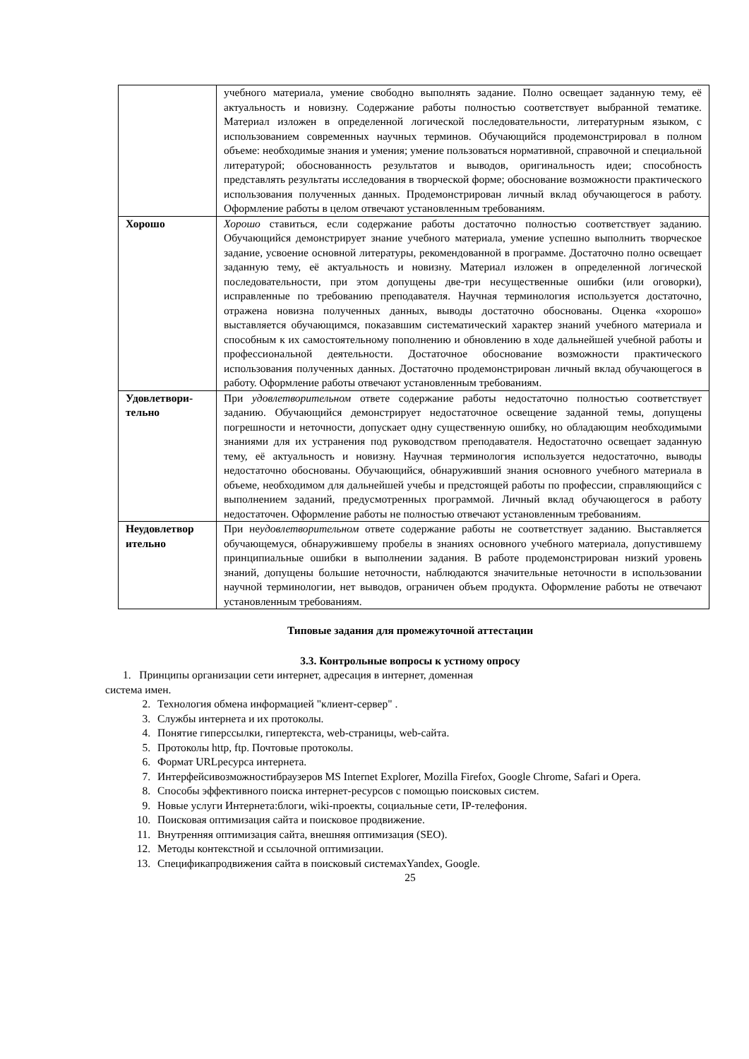| | учебного материала, умение свободно выполнять задание. Полно освещает заданную тему, её актуальность и новизну. Содержание работы полностью соответствует выбранной тематике. Материал изложен в определенной логической последовательности, литературным языком, с использованием современных научных терминов. Обучающийся продемонстрировал в полном объеме: необходимые знания и умения; умение пользоваться нормативной, справочной и специальной литературой; обоснованность результатов и выводов, оригинальность идеи; способность представлять результаты исследования в творческой форме; обоснование возможности практического использования полученных данных. Продемонстрирован личный вклад обучающегося в работу. Оформление работы в целом отвечают установленным требованиям. |
| Хорошо | Хорошо ставиться, если содержание работы достаточно полностью соответствует заданию. Обучающийся демонстрирует знание учебного материала, умение успешно выполнить творческое задание, усвоение основной литературы, рекомендованной в программе. Достаточно полно освещает заданную тему, её актуальность и новизну. Материал изложен в определенной логической последовательности, при этом допущены две-три несущественные ошибки (или оговорки), исправленные по требованию преподавателя. Научная терминология используется достаточно, отражена новизна полученных данных, выводы достаточно обоснованы. Оценка «хорошо» выставляется обучающимся, показавшим систематический характер знаний учебного материала и способным к их самостоятельному пополнению и обновлению в ходе дальнейшей учебной работы и профессиональной деятельности. Достаточное обоснование возможности практического использования полученных данных. Достаточно продемонстрирован личный вклад обучающегося в работу. Оформление работы отвечают установленным требованиям. |
| Удовлетвори- тельно | При удовлетворительном ответе содержание работы недостаточно полностью соответствует заданию. Обучающийся демонстрирует недостаточное освещение заданной темы, допущены погрешности и неточности, допускает одну существенную ошибку, но обладающим необходимыми знаниями для их устранения под руководством преподавателя. Недостаточно освещает заданную тему, её актуальность и новизну. Научная терминология используется недостаточно, выводы недостаточно обоснованы. Обучающийся, обнаруживший знания основного учебного материала в объеме, необходимом для дальнейшей учебы и предстоящей работы по профессии, справляющийся с выполнением заданий, предусмотренных программой. Личный вклад обучающегося в работу недостаточен. Оформление работы не полностью отвечают установленным требованиям. |
| Неудовлетвор ительно | При не удовлетворительном ответе содержание работы не соответствует заданию. Выставляется обучающемуся, обнаружившему пробелы в знаниях основного учебного материала, допустившему принципиальные ошибки в выполнении задания. В работе продемонстрирован низкий уровень знаний, допущены большие неточности, наблюдаются значительные неточности в использовании научной терминологии, нет выводов, ограничен объем продукта. Оформление работы не отвечают установленным требованиям. |
Типовые задания для промежуточной аттестации
3.3. Контрольные вопросы к устному опросу
1. Принципы организации сети интернет, адресация в интернет, доменная
система имен.
2. Технология обмена информацией "клиент-сервер" .
3. Службы интернета и их протоколы.
4. Понятие гиперссылки, гипертекста, web-страницы, web-сайта.
5. Протоколы http, ftp. Почтовые протоколы.
6. Формат URLресурса интернета.
7. Интерфейсивозможностибраузеров MS Internet Explorer, Mozilla Firefox, Google Chrome, Safari и Opera.
8. Способы эффективного поиска интернет-ресурсов с помощью поисковых систем.
9. Новые услуги Интернета:блоги, wiki-проекты, социальные сети, IP-телефония.
10. Поисковая оптимизация сайта и поисковое продвижение.
11. Внутренняя оптимизация сайта, внешняя оптимизация (SEO).
12. Методы контекстной и ссылочной оптимизации.
13. Спецификапродвижения сайта в поисковый системахYandex, Google.
25